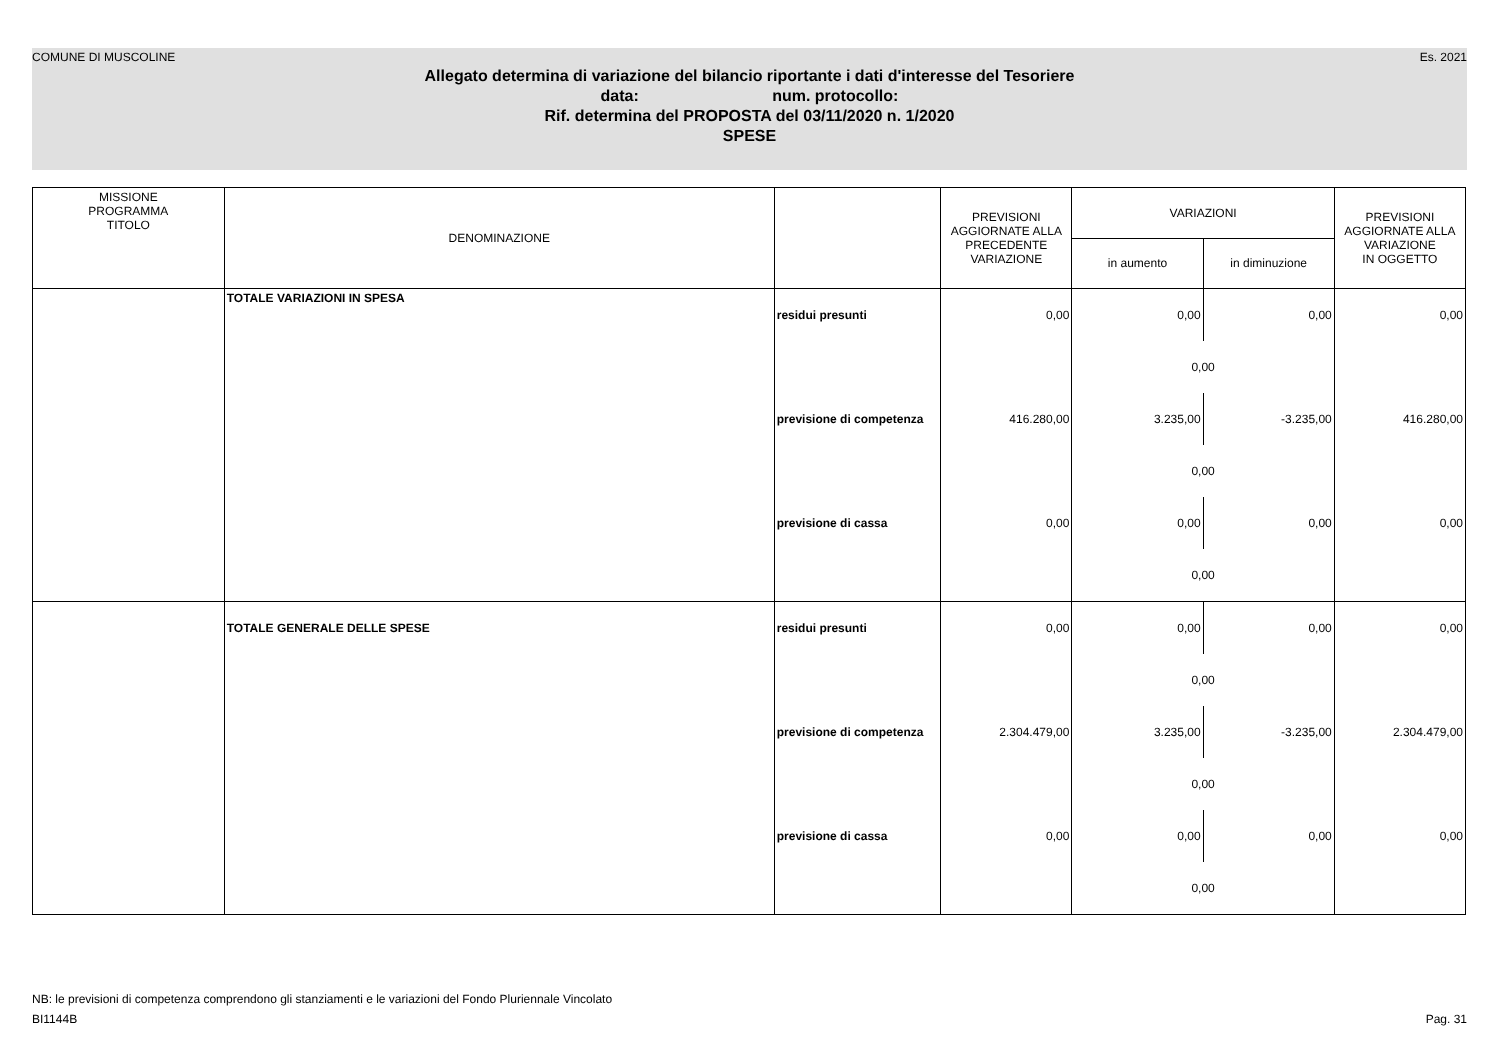COMUNE DI MUSCOLINE Es. 2021
Allegato determina di variazione del bilancio riportante i dati d'interesse del Tesoriere
data: num. protocollo:
Rif. determina del PROPOSTA del 03/11/2020 n. 1/2020
SPESE
| MISSIONE PROGRAMMA TITOLO | DENOMINAZIONE | | PREVISIONI AGGIORNATE ALLA PRECEDENTE VARIAZIONE | VARIAZIONI | | PREVISIONI AGGIORNATE ALLA VARIAZIONE IN OGGETTO |
| --- | --- | --- | --- | --- | --- | --- |
| | | | | in aumento | in diminuzione | |
| | TOTALE VARIAZIONI IN SPESA | residui presunti | 0,00 | 0,00 | 0,00 | 0,00 |
| | | | | 0,00 | | |
| | | previsione di competenza | 416.280,00 | 3.235,00 | -3.235,00 | 416.280,00 |
| | | | | 0,00 | | |
| | | previsione di cassa | 0,00 | 0,00 | 0,00 | 0,00 |
| | | | | 0,00 | | |
| | TOTALE GENERALE DELLE SPESE | residui presunti | 0,00 | 0,00 | 0,00 | 0,00 |
| | | | | 0,00 | | |
| | | previsione di competenza | 2.304.479,00 | 3.235,00 | -3.235,00 | 2.304.479,00 |
| | | | | 0,00 | | |
| | | previsione di cassa | 0,00 | 0,00 | 0,00 | 0,00 |
| | | | | 0,00 | | |
NB: le previsioni di competenza comprendono gli stanziamenti e le variazioni del Fondo Pluriennale Vincolato
BI1144B Pag. 31